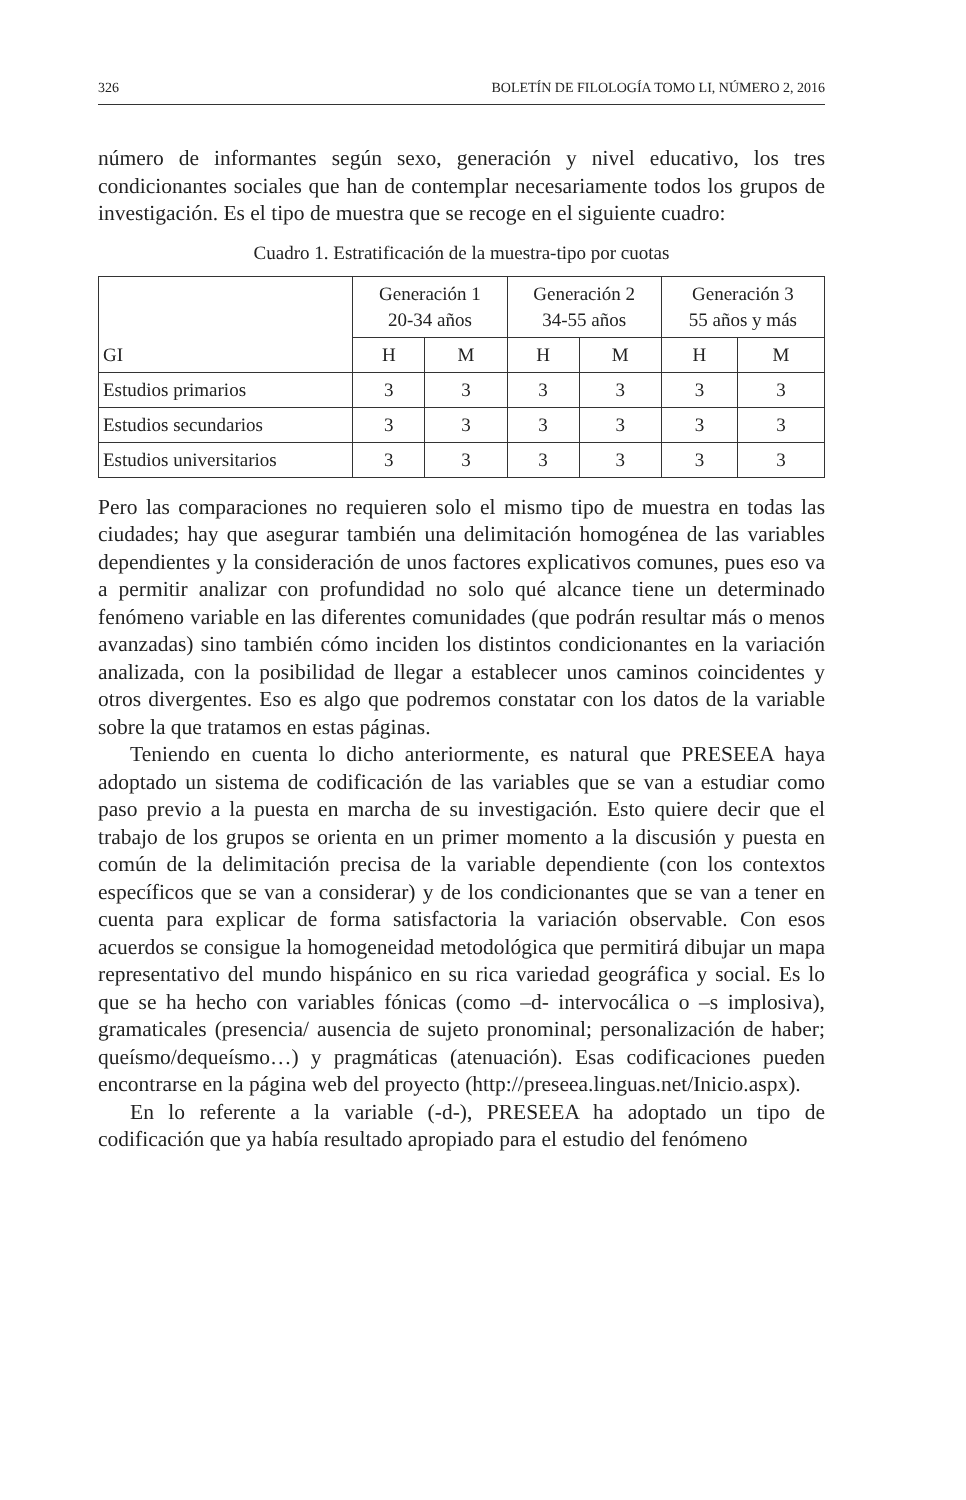326 BOLETÍN DE FILOLOGÍA TOMO LI, NÚMERO 2, 2016
número de informantes según sexo, generación y nivel educativo, los tres condicionantes sociales que han de contemplar necesariamente todos los grupos de investigación. Es el tipo de muestra que se recoge en el siguiente cuadro:
Cuadro 1. Estratificación de la muestra-tipo por cuotas
| GI | Generación 1 20-34 años | | Generación 2 34-55 años | | Generación 3 55 años y más | |
| --- | --- | --- | --- | --- | --- | --- |
| | H | M | H | M | H | M |
| Estudios primarios | 3 | 3 | 3 | 3 | 3 | 3 |
| Estudios secundarios | 3 | 3 | 3 | 3 | 3 | 3 |
| Estudios universitarios | 3 | 3 | 3 | 3 | 3 | 3 |
Pero las comparaciones no requieren solo el mismo tipo de muestra en todas las ciudades; hay que asegurar también una delimitación homogénea de las variables dependientes y la consideración de unos factores explicativos comunes, pues eso va a permitir analizar con profundidad no solo qué alcance tiene un determinado fenómeno variable en las diferentes comunidades (que podrán resultar más o menos avanzadas) sino también cómo inciden los distintos condicionantes en la variación analizada, con la posibilidad de llegar a establecer unos caminos coincidentes y otros divergentes. Eso es algo que podremos constatar con los datos de la variable sobre la que tratamos en estas páginas.
Teniendo en cuenta lo dicho anteriormente, es natural que PRESEEA haya adoptado un sistema de codificación de las variables que se van a estudiar como paso previo a la puesta en marcha de su investigación. Esto quiere decir que el trabajo de los grupos se orienta en un primer momento a la discusión y puesta en común de la delimitación precisa de la variable dependiente (con los contextos específicos que se van a considerar) y de los condicionantes que se van a tener en cuenta para explicar de forma satisfactoria la variación observable. Con esos acuerdos se consigue la homogeneidad metodológica que permitirá dibujar un mapa representativo del mundo hispánico en su rica variedad geográfica y social. Es lo que se ha hecho con variables fónicas (como –d- intervocálica o –s implosiva), gramaticales (presencia/ ausencia de sujeto pronominal; personalización de haber; queísmo/dequeísmo…) y pragmáticas (atenuación). Esas codificaciones pueden encontrarse en la página web del proyecto (http://preseea.linguas.net/Inicio.aspx).
En lo referente a la variable (-d-), PRESEEA ha adoptado un tipo de codificación que ya había resultado apropiado para el estudio del fenómeno